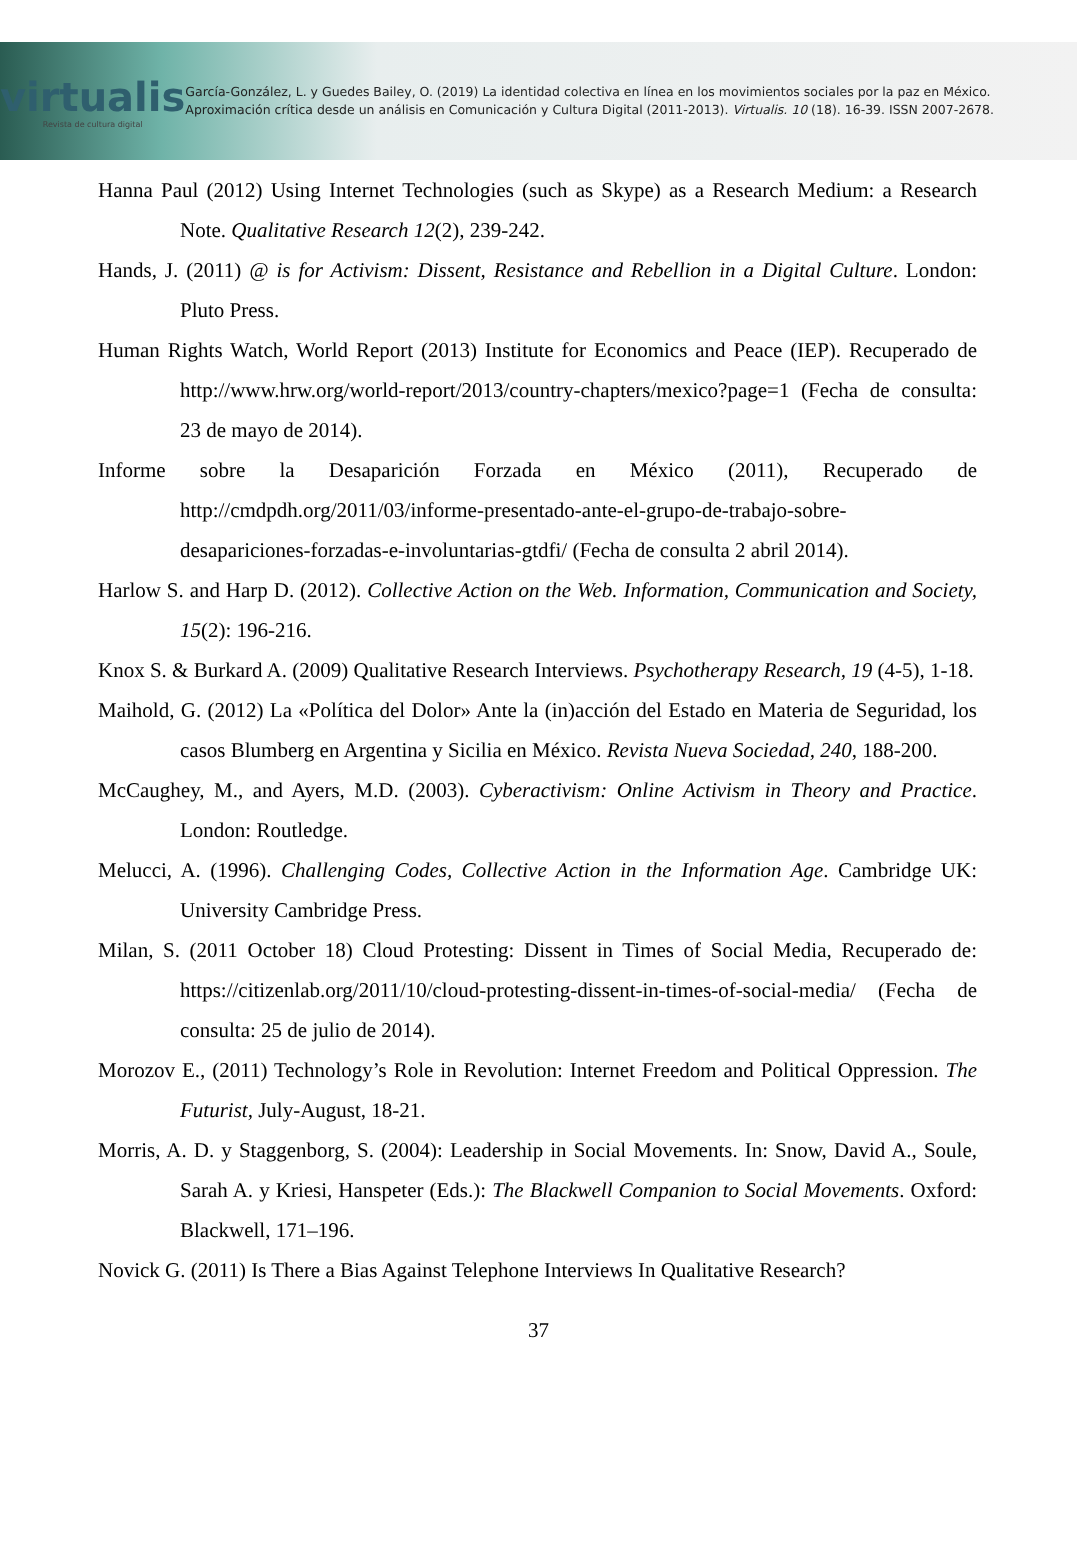virtualis
Revista de cultura digital
García-González, L. y Guedes Bailey, O. (2019) La identidad colectiva en línea en los movimientos sociales por la paz en México. Aproximación crítica desde un análisis en Comunicación y Cultura Digital (2011-2013). Virtualis. 10 (18). 16-39. ISSN 2007-2678.
Hanna Paul (2012) Using Internet Technologies (such as Skype) as a Research Medium: a Research Note. Qualitative Research 12(2), 239-242.
Hands, J. (2011) @ is for Activism: Dissent, Resistance and Rebellion in a Digital Culture. London: Pluto Press.
Human Rights Watch, World Report (2013) Institute for Economics and Peace (IEP). Recuperado de http://www.hrw.org/world-report/2013/country-chapters/mexico?page=1 (Fecha de consulta: 23 de mayo de 2014).
Informe sobre la Desaparición Forzada en México (2011), Recuperado de http://cmdpdh.org/2011/03/informe-presentado-ante-el-grupo-de-trabajo-sobre-desapariciones-forzadas-e-involuntarias-gtdfi/ (Fecha de consulta 2 abril 2014).
Harlow S. and Harp D. (2012). Collective Action on the Web. Information, Communication and Society, 15(2): 196-216.
Knox S. & Burkard A. (2009) Qualitative Research Interviews. Psychotherapy Research, 19 (4-5), 1-18.
Maihold, G. (2012) La «Política del Dolor» Ante la (in)acción del Estado en Materia de Seguridad, los casos Blumberg en Argentina y Sicilia en México. Revista Nueva Sociedad, 240, 188-200.
McCaughey, M., and Ayers, M.D. (2003). Cyberactivism: Online Activism in Theory and Practice. London: Routledge.
Melucci, A. (1996). Challenging Codes, Collective Action in the Information Age. Cambridge UK: University Cambridge Press.
Milan, S. (2011 October 18) Cloud Protesting: Dissent in Times of Social Media, Recuperado de: https://citizenlab.org/2011/10/cloud-protesting-dissent-in-times-of-social-media/ (Fecha de consulta: 25 de julio de 2014).
Morozov E., (2011) Technology’s Role in Revolution: Internet Freedom and Political Oppression. The Futurist, July-August, 18-21.
Morris, A. D. y Staggenborg, S. (2004): Leadership in Social Movements. In: Snow, David A., Soule, Sarah A. y Kriesi, Hanspeter (Eds.): The Blackwell Companion to Social Movements. Oxford: Blackwell, 171–196.
Novick G. (2011) Is There a Bias Against Telephone Interviews In Qualitative Research?
37